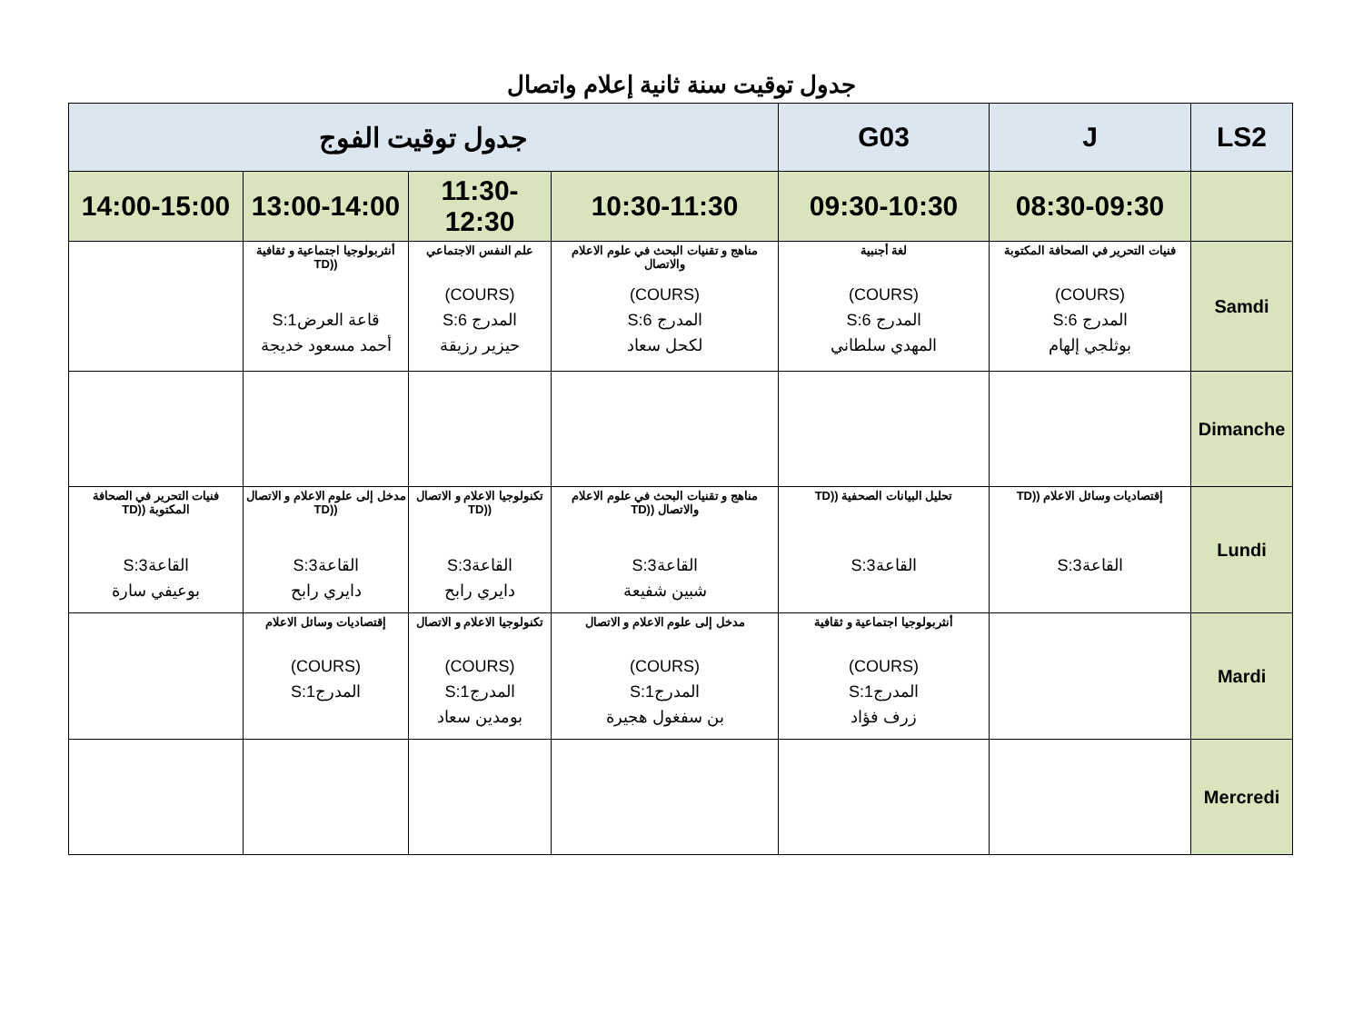جدول توقيت سنة ثانية إعلام واتصال
| LS2 | J | G03 | جدول توقيت الفوج | | | |
| --- | --- | --- | --- | --- | --- | --- |
| | 08:30-09:30 | 09:30-10:30 | 10:30-11:30 | 11:30-12:30 | 13:00-14:00 | 14:00-15:00 |
| Samdi | فنيات التحرير في الصحافة المكتوبة (COURS) المدرج S:6 بوثلجي إلهام | لغة أجنبية (COURS) المدرج S:6 المهدي سلطاني | مناهج و تقنيات البحث في علوم الاعلام والاتصال (COURS) المدرج S:6 لكحل سعاد | علم النفس الاجتماعي (COURS) المدرج S:6 حيزير رزيقة | أنثربولوجيا اجتماعية و ثقافية ((TD قاعة العرضS:1 أحمد مسعود خديجة | |
| Dimanche | | | | | | |
| Lundi | إقتصاديات وسائل الاعلام ((TD القاعةS:3 | تحليل البيانات الصحفية ((TD القاعةS:3 | مناهج و تقنيات البحث في علوم الاعلام والاتصال ((TD القاعةS:3 شبين شفيعة | تكنولوجيا الاعلام و الاتصال ((TD القاعةS:3 دايري رابح | مدخل إلى علوم الاعلام و الاتصال ((TD القاعةS:3 دايري رابح | فنيات التحرير في الصحافة المكتوبة ((TD القاعةS:3 بوعيفي سارة |
| Mardi | | أنثربولوجيا اجتماعية و ثقافية (COURS) المدرجS:1 زرف فؤاد | مدخل إلى علوم الاعلام و الاتصال (COURS) المدرجS:1 بن سفغول هجيرة | تكنولوجيا الاعلام و الاتصال (COURS) المدرجS:1 بومدين سعاد | إقتصاديات وسائل الاعلام (COURS) المدرجS:1 | |
| Mercredi | | | | | | |